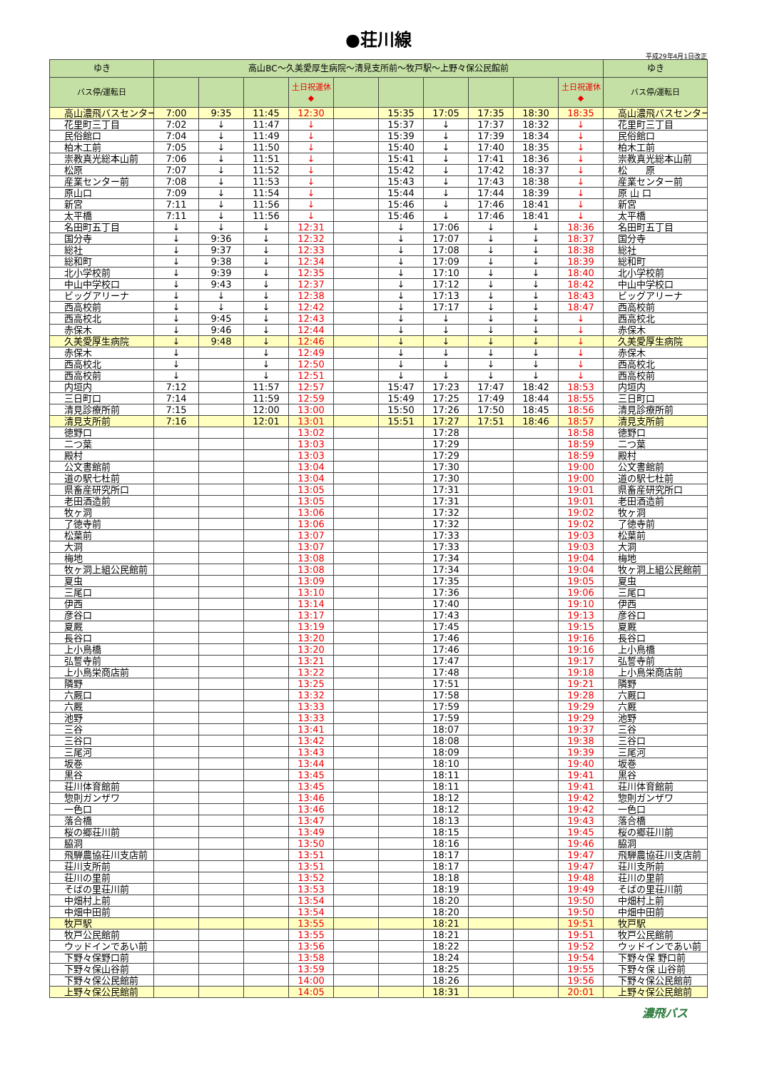●荘川線
平成29年4月1日改正
| ゆき | 高山BC～久美愛厚生病院～清見支所前～牧戸駅～上野々保公民館前 | | | | | | | | | | ゆき |
| --- | --- | --- | --- | --- | --- | --- | --- | --- | --- | --- | --- |
| バス停/運転日 | | | | 土日祝運休 ◆ | | | | | | 土日祝運休 ◆ | バス停/運転日 |
| 高山濃飛バスセンター | 7:00 | 9:35 | 11:45 | 12:30 | | 15:35 | 17:05 | 17:35 | 18:30 | 18:35 | 高山濃飛バスセンター |
| 花里町三丁目 | 7:02 | ↓ | 11:47 | ↓ | | 15:37 | ↓ | 17:37 | 18:32 | ↓ | 花里町三丁目 |
| 民俗館口 | 7:04 | ↓ | 11:49 | ↓ | | 15:39 | ↓ | 17:39 | 18:34 | ↓ | 民俗館口 |
| 柏木工前 | 7:05 | ↓ | 11:50 | ↓ | | 15:40 | ↓ | 17:40 | 18:35 | ↓ | 柏木工前 |
| 崇教真光総本山前 | 7:06 | ↓ | 11:51 | ↓ | | 15:41 | ↓ | 17:41 | 18:36 | ↓ | 崇教真光総本山前 |
| 松原 | 7:07 | ↓ | 11:52 | ↓ | | 15:42 | ↓ | 17:42 | 18:37 | ↓ | 松 原 |
| 産業センター前 | 7:08 | ↓ | 11:53 | ↓ | | 15:43 | ↓ | 17:43 | 18:38 | ↓ | 産業センター前 |
| 原山口 | 7:09 | ↓ | 11:54 | ↓ | | 15:44 | ↓ | 17:44 | 18:39 | ↓ | 原 山 口 |
| 新宮 | 7:11 | ↓ | 11:56 | ↓ | | 15:46 | ↓ | 17:46 | 18:41 | ↓ | 新宮 |
| 太平橋 | 7:11 | ↓ | 11:56 | ↓ | | 15:46 | ↓ | 17:46 | 18:41 | ↓ | 太平橋 |
| 名田町五丁目 | ↓ | ↓ | ↓ | 12:31 | | ↓ | 17:06 | ↓ | ↓ | 18:36 | 名田町五丁目 |
| 国分寺 | ↓ | 9:36 | ↓ | 12:32 | | ↓ | 17:07 | ↓ | ↓ | 18:37 | 国分寺 |
| 総社 | ↓ | 9:37 | ↓ | 12:33 | | ↓ | 17:08 | ↓ | ↓ | 18:38 | 総社 |
| 総和町 | ↓ | 9:38 | ↓ | 12:34 | | ↓ | 17:09 | ↓ | ↓ | 18:39 | 総和町 |
| 北小学校前 | ↓ | 9:39 | ↓ | 12:35 | | ↓ | 17:10 | ↓ | ↓ | 18:40 | 北小学校前 |
| 中山中学校口 | ↓ | 9:43 | ↓ | 12:37 | | ↓ | 17:12 | ↓ | ↓ | 18:42 | 中山中学校口 |
| ビッグアリーナ | ↓ | ↓ | ↓ | 12:38 | | ↓ | 17:13 | ↓ | ↓ | 18:43 | ビッグアリーナ |
| 西高校前 | ↓ | ↓ | ↓ | 12:42 | | ↓ | 17:17 | ↓ | ↓ | 18:47 | 西高校前 |
| 西高校北 | ↓ | 9:45 | ↓ | 12:43 | | ↓ | ↓ | ↓ | ↓ | ↓ | 西高校北 |
| 赤保木 | ↓ | 9:46 | ↓ | 12:44 | | ↓ | ↓ | ↓ | ↓ | ↓ | 赤保木 |
| 久美愛厚生病院 | ↓ | 9:48 | ↓ | 12:46 | | ↓ | ↓ | ↓ | ↓ | ↓ | 久美愛厚生病院 |
| 赤保木 | ↓ | | ↓ | 12:49 | | ↓ | ↓ | ↓ | ↓ | ↓ | 赤保木 |
| 西高校北 | ↓ | | ↓ | 12:50 | | ↓ | ↓ | ↓ | ↓ | ↓ | 西高校北 |
| 西高校前 | ↓ | | ↓ | 12:51 | | ↓ | ↓ | ↓ | ↓ | ↓ | 西高校前 |
| 内垣内 | 7:12 | | 11:57 | 12:57 | | 15:47 | 17:23 | 17:47 | 18:42 | 18:53 | 内垣内 |
| 三日町口 | 7:14 | | 11:59 | 12:59 | | 15:49 | 17:25 | 17:49 | 18:44 | 18:55 | 三日町口 |
| 清見診療所前 | 7:15 | | 12:00 | 13:00 | | 15:50 | 17:26 | 17:50 | 18:45 | 18:56 | 清見診療所前 |
| 清見支所前 | 7:16 | | 12:01 | 13:01 | | 15:51 | 17:27 | 17:51 | 18:46 | 18:57 | 清見支所前 |
| 徳野口 | | | | 13:02 | | | 17:28 | | | 18:58 | 徳野口 |
| 二つ葉 | | | | 13:03 | | | 17:29 | | | 18:59 | 二つ葉 |
| 殿村 | | | | 13:03 | | | 17:29 | | | 18:59 | 殿村 |
| 公文書館前 | | | | 13:04 | | | 17:30 | | | 19:00 | 公文書館前 |
| 道の駅七杜前 | | | | 13:04 | | | 17:30 | | | 19:00 | 道の駅七杜前 |
| 県畜産研究所口 | | | | 13:05 | | | 17:31 | | | 19:01 | 県畜産研究所口 |
| 老田酒造前 | | | | 13:05 | | | 17:31 | | | 19:01 | 老田酒造前 |
| 牧ヶ洞 | | | | 13:06 | | | 17:32 | | | 19:02 | 牧ヶ洞 |
| 了徳寺前 | | | | 13:06 | | | 17:32 | | | 19:02 | 了徳寺前 |
| 松葉前 | | | | 13:07 | | | 17:33 | | | 19:03 | 松葉前 |
| 大洞 | | | | 13:07 | | | 17:33 | | | 19:03 | 大洞 |
| 梅地 | | | | 13:08 | | | 17:34 | | | 19:04 | 梅地 |
| 牧ヶ洞上組公民館前 | | | | 13:08 | | | 17:34 | | | 19:04 | 牧ヶ洞上組公民館前 |
| 夏虫 | | | | 13:09 | | | 17:35 | | | 19:05 | 夏虫 |
| 三尾口 | | | | 13:10 | | | 17:36 | | | 19:06 | 三尾口 |
| 伊西 | | | | 13:14 | | | 17:40 | | | 19:10 | 伊西 |
| 彦谷口 | | | | 13:17 | | | 17:43 | | | 19:13 | 彦谷口 |
| 夏厩 | | | | 13:19 | | | 17:45 | | | 19:15 | 夏厩 |
| 長谷口 | | | | 13:20 | | | 17:46 | | | 19:16 | 長谷口 |
| 上小鳥橋 | | | | 13:20 | | | 17:46 | | | 19:16 | 上小鳥橋 |
| 弘誓寺前 | | | | 13:21 | | | 17:47 | | | 19:17 | 弘誓寺前 |
| 上小鳥栄商店前 | | | | 13:22 | | | 17:48 | | | 19:18 | 上小鳥栄商店前 |
| 隣野 | | | | 13:25 | | | 17:51 | | | 19:21 | 隣野 |
| 六厩口 | | | | 13:32 | | | 17:58 | | | 19:28 | 六厩口 |
| 六厩 | | | | 13:33 | | | 17:59 | | | 19:29 | 六厩 |
| 池野 | | | | 13:33 | | | 17:59 | | | 19:29 | 池野 |
| 三谷 | | | | 13:41 | | | 18:07 | | | 19:37 | 三谷 |
| 三谷口 | | | | 13:42 | | | 18:08 | | | 19:38 | 三谷口 |
| 三尾河 | | | | 13:43 | | | 18:09 | | | 19:39 | 三尾河 |
| 坂巻 | | | | 13:44 | | | 18:10 | | | 19:40 | 坂巻 |
| 黒谷 | | | | 13:45 | | | 18:11 | | | 19:41 | 黒谷 |
| 荘川体育館前 | | | | 13:45 | | | 18:11 | | | 19:41 | 荘川体育館前 |
| 惣則ガンザワ | | | | 13:46 | | | 18:12 | | | 19:42 | 惣則ガンザワ |
| 一色口 | | | | 13:46 | | | 18:12 | | | 19:42 | 一色口 |
| 落合橋 | | | | 13:47 | | | 18:13 | | | 19:43 | 落合橋 |
| 桜の郷荘川前 | | | | 13:49 | | | 18:15 | | | 19:45 | 桜の郷荘川前 |
| 脇洞 | | | | 13:50 | | | 18:16 | | | 19:46 | 脇洞 |
| 飛騨農協荘川支店前 | | | | 13:51 | | | 18:17 | | | 19:47 | 飛騨農協荘川支店前 |
| 荘川支所前 | | | | 13:51 | | | 18:17 | | | 19:47 | 荘川支所前 |
| 荘川の里前 | | | | 13:52 | | | 18:18 | | | 19:48 | 荘川の里前 |
| そばの里荘川前 | | | | 13:53 | | | 18:19 | | | 19:49 | そばの里荘川前 |
| 中畑村上前 | | | | 13:54 | | | 18:20 | | | 19:50 | 中畑村上前 |
| 中畑中田前 | | | | 13:54 | | | 18:20 | | | 19:50 | 中畑中田前 |
| 牧戸駅 | | | | 13:55 | | | 18:21 | | | 19:51 | 牧戸駅 |
| 牧戸公民館前 | | | | 13:55 | | | 18:21 | | | 19:51 | 牧戸公民館前 |
| ウッドインであい前 | | | | 13:56 | | | 18:22 | | | 19:52 | ウッドインであい前 |
| 下野々保野口前 | | | | 13:58 | | | 18:24 | | | 19:54 | 下野々保 野口前 |
| 下野々保山谷前 | | | | 13:59 | | | 18:25 | | | 19:55 | 下野々保 山谷前 |
| 下野々保公民館前 | | | | 14:00 | | | 18:26 | | | 19:56 | 下野々保公民館前 |
| 上野々保公民館前 | | | | 14:05 | | | 18:31 | | | 20:01 | 上野々保公民館前 |
濃飛バス